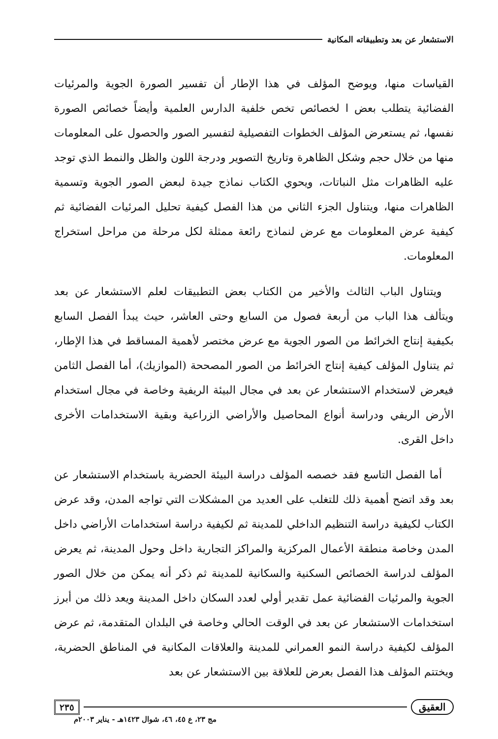الاستشعار عن بعد وتطبيقاته المكانية
القياسات منها، ويوضح المؤلف في هذا الإطار أن تفسير الصورة الجوية والمرئيات الفضائية يتطلب بعض ا لخصائص تخص خلفية الدارس العلمية وأيضاً خصائص الصورة نفسها، ثم يستعرض المؤلف الخطوات التفصيلية لتفسير الصور والحصول على المعلومات منها من خلال حجم وشكل الظاهرة وتاريخ التصوير ودرجة اللون والظل والنمط الذي توجد عليه الظاهرات مثل النباتات، ويحوي الكتاب نماذج جيدة لبعض الصور الجوية وتسمية الظاهرات منها، ويتناول الجزء الثاني من هذا الفصل كيفية تحليل المرئيات الفضائية ثم كيفية عرض المعلومات مع عرض لنماذج رائعة ممثلة لكل مرحلة من مراحل استخراج المعلومات.
ويتناول الباب الثالث والأخير من الكتاب بعض التطبيقات لعلم الاستشعار عن بعد ويتألف هذا الباب من أربعة فصول من السابع وحتى العاشر، حيث يبدأ الفصل السابع بكيفية إنتاج الخرائط من الصور الجوية مع عرض مختصر لأهمية المساقط في هذا الإطار، ثم يتناول المؤلف كيفية إنتاج الخرائط من الصور المصححة (الموازيك)، أما الفصل الثامن فيعرض لاستخدام الاستشعار عن بعد في مجال البيئة الريفية وخاصة في مجال استخدام الأرض الريفي ودراسة أنواع المحاصيل والأراضي الزراعية وبقية الاستخدامات الأخرى داخل القرى.
أما الفصل التاسع فقد خصصه المؤلف دراسة البيئة الحضرية باستخدام الاستشعار عن بعد وقد اتضح أهمية ذلك للتغلب على العديد من المشكلات التي تواجه المدن، وقد عرض الكتاب لكيفية دراسة التنظيم الداخلي للمدينة ثم لكيفية دراسة استخدامات الأراضي داخل المدن وخاصة منطقة الأعمال المركزية والمراكز التجارية داخل وحول المدينة، ثم يعرض المؤلف لدراسة الخصائص السكنية والسكانية للمدينة ثم ذكر أنه يمكن من خلال الصور الجوية والمرئيات الفضائية عمل تقدير أولي لعدد السكان داخل المدينة ويعد ذلك من أبرز استخدامات الاستشعار عن بعد في الوقت الحالي وخاصة في البلدان المتقدمة، ثم عرض المؤلف لكيفية دراسة النمو العمراني للمدينة والعلاقات المكانية في المناطق الحضرية، ويختتم المؤلف هذا الفصل بعرض للعلاقة بين الاستشعار عن بعد
العقيق ٢٣٥
مج ٢٣، ع ٤٥، ٤٦، شوال ١٤٢٣هـ - يناير ٢٠٠٣م